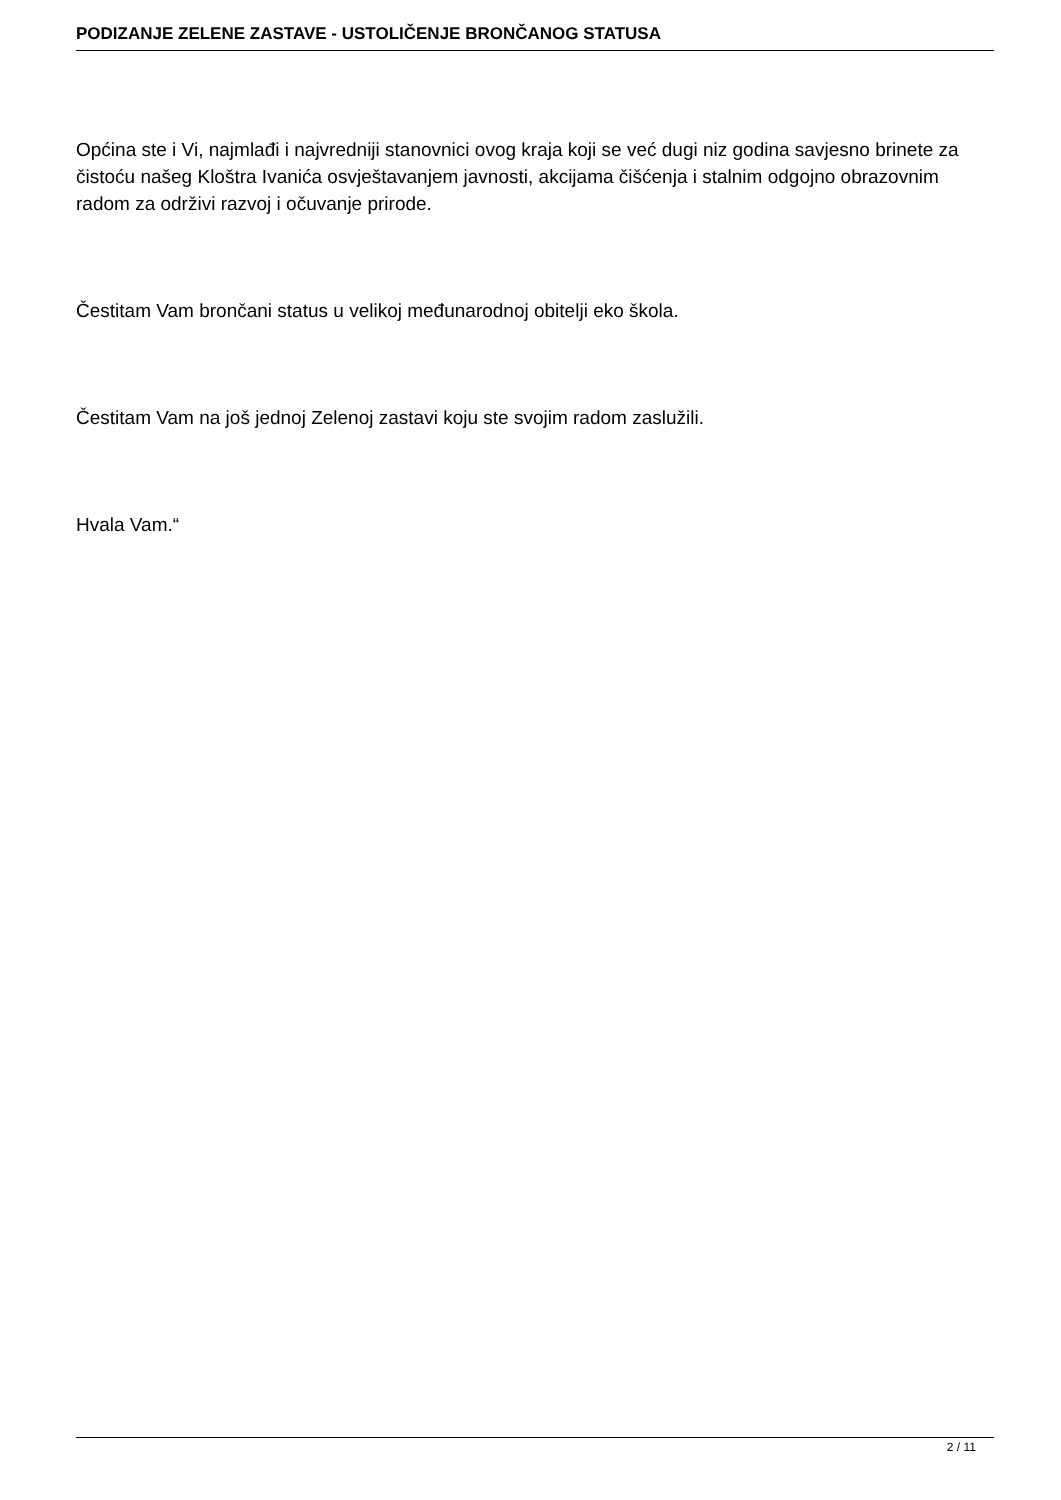PODIZANJE ZELENE ZASTAVE - USTOLIČENJE BRONČANOG STATUSA
Općina ste i Vi, najmlađi i najvredniji stanovnici ovog kraja koji se već dugi niz godina savjesno brinete za čistoću našeg Kloštra Ivanića osvještavanjem javnosti, akcijama čišćenja i stalnim odgojno obrazovnim radom za održivi razvoj i očuvanje prirode.
Čestitam Vam brončani status u velikoj međunarodnoj obitelji eko škola.
Čestitam Vam na još jednoj Zelenoj zastavi koju ste svojim radom zaslužili.
Hvala Vam.“
2 / 11